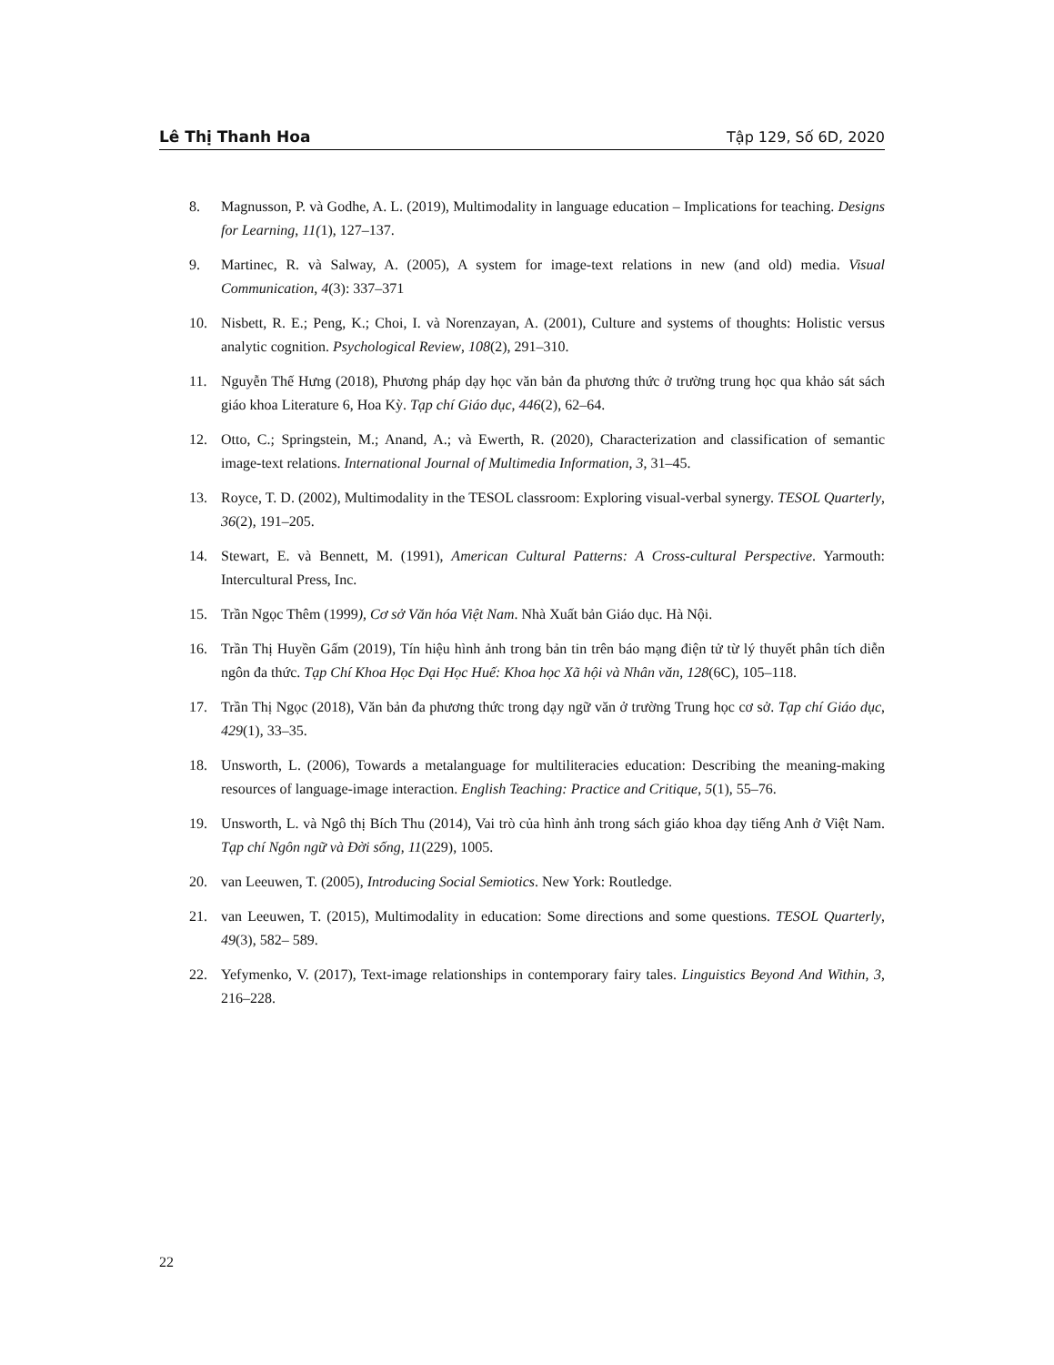Lê Thị Thanh Hoa Tập 129, Số 6D, 2020
8. Magnusson, P. và Godhe, A. L. (2019), Multimodality in language education – Implications for teaching. Designs for Learning, 11(1), 127–137.
9. Martinec, R. và Salway, A. (2005), A system for image-text relations in new (and old) media. Visual Communication, 4(3): 337–371
10. Nisbett, R. E.; Peng, K.; Choi, I. và Norenzayan, A. (2001), Culture and systems of thoughts: Holistic versus analytic cognition. Psychological Review, 108(2), 291–310.
11. Nguyễn Thế Hưng (2018), Phương pháp dạy học văn bản đa phương thức ở trường trung học qua khảo sát sách giáo khoa Literature 6, Hoa Kỳ. Tạp chí Giáo dục, 446(2), 62–64.
12. Otto, C.; Springstein, M.; Anand, A.; và Ewerth, R. (2020), Characterization and classification of semantic image-text relations. International Journal of Multimedia Information, 3, 31–45.
13. Royce, T. D. (2002), Multimodality in the TESOL classroom: Exploring visual-verbal synergy. TESOL Quarterly, 36(2), 191–205.
14. Stewart, E. và Bennett, M. (1991), American Cultural Patterns: A Cross-cultural Perspective. Yarmouth: Intercultural Press, Inc.
15. Trần Ngọc Thêm (1999), Cơ sở Văn hóa Việt Nam. Nhà Xuất bản Giáo dục. Hà Nội.
16. Trần Thị Huyền Gấm (2019), Tín hiệu hình ảnh trong bản tin trên báo mạng điện tử từ lý thuyết phân tích diễn ngôn đa thức. Tạp Chí Khoa Học Đại Học Huế: Khoa học Xã hội và Nhân văn, 128(6C), 105–118.
17. Trần Thị Ngọc (2018), Văn bản đa phương thức trong dạy ngữ văn ở trường Trung học cơ sở. Tạp chí Giáo dục, 429(1), 33–35.
18. Unsworth, L. (2006), Towards a metalanguage for multiliteracies education: Describing the meaning-making resources of language-image interaction. English Teaching: Practice and Critique, 5(1), 55–76.
19. Unsworth, L. và Ngô thị Bích Thu (2014), Vai trò của hình ảnh trong sách giáo khoa dạy tiếng Anh ở Việt Nam. Tạp chí Ngôn ngữ và Đời sống, 11(229), 1005.
20. van Leeuwen, T. (2005), Introducing Social Semiotics. New York: Routledge.
21. van Leeuwen, T. (2015), Multimodality in education: Some directions and some questions. TESOL Quarterly, 49(3), 582– 589.
22. Yefymenko, V. (2017), Text-image relationships in contemporary fairy tales. Linguistics Beyond And Within, 3, 216–228.
22